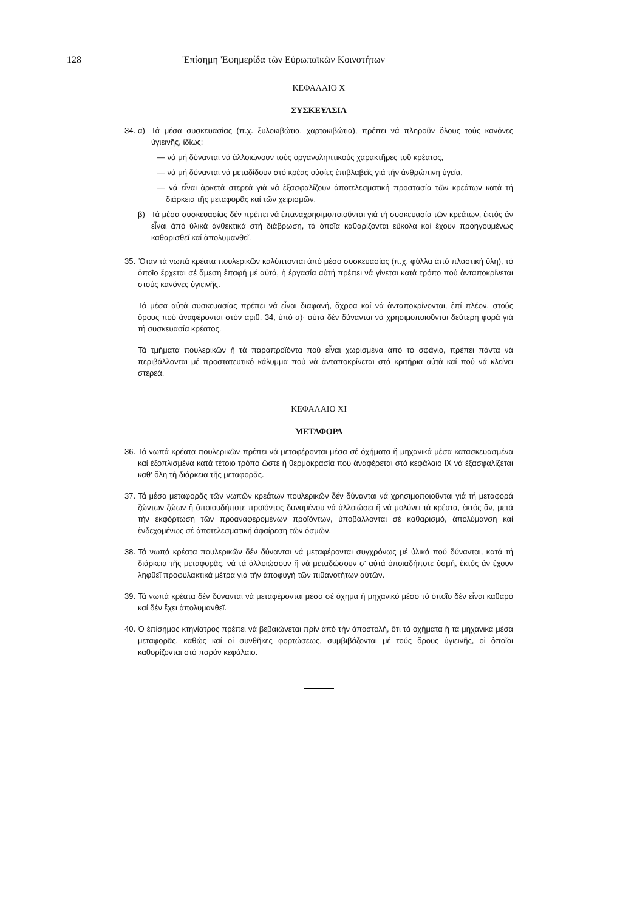128 'Επίσημη 'Εφημερίδα τῶν Εὐρωπαϊκῶν Κοινοτήτων
ΚΕΦΑΛΑΙΟ X
ΣΥΣΚΕΥΑΣΙΑ
34.
α) Τά μέσα συσκευασίας (π.χ. ξυλοκιβώτια, χαρτοκιβώτια), πρέπει νά πληροῦν ὅλους τούς κανόνες ὑγιεινῆς, ἰδίως:
— νά μή δύνανται νά ἀλλοιώνουν τούς ὀργανοληπτικούς χαρακτῆρες τοῦ κρέατος,
— νά μή δύνανται νά μεταδίδουν στό κρέας οὐσίες ἐπιβλαβεῖς γιά τήν ἀνθρώπινη ὑγεία,
— νά εἶναι ἀρκετά στερεά γιά νά ἐξασφαλίζουν ἀποτελεσματική προστασία τῶν κρεάτων κατά τή διάρκεια τῆς μεταφορᾶς καί τῶν χειρισμῶν.
β) Τά μέσα συσκευασίας δέν πρέπει νά ἐπαναχρησιμοποιοῦνται γιά τή συσκευασία τῶν κρεάτων, ἐκτός ἄν εἶναι ἀπό ὑλικά ἀνθεκτικά στή διάβρωση, τά ὁποῖα καθαρίζονται εὔκολα καί ἔχουν προηγουμένως καθαρισθεῖ καί ἀπολυμανθεῖ.
35.
Ὅταν τά νωπά κρέατα πουλερικῶν καλύπτονται ἀπό μέσο συσκευασίας (π.χ. φύλλα ἀπό πλαστική ὕλη), τό ὁποῖο ἔρχεται σέ ἄμεση ἐπαφή μέ αὐτά, ἡ ἐργασία αὐτή πρέπει νά γίνεται κατά τρόπο πού ἀνταποκρίνεται στούς κανόνες ὑγιεινῆς.
Τά μέσα αὐτά συσκευασίας πρέπει νά εἶναι διαφανή, ἄχροα καί νά ἀνταποκρίνονται, ἐπί πλέον, στούς ὅρους πού ἀναφέρονται στόν ἀριθ. 34, ὑπό α)· αὐτά δέν δύνανται νά χρησιμοποιοῦνται δεύτερη φορά γιά τή συσκευασία κρέατος.
Τά τμήματα πουλερικῶν ἤ τά παραπροϊόντα πού εἶναι χωρισμένα ἀπό τό σφάγιο, πρέπει πάντα νά περιβάλλονται μέ προστατευτικό κάλυμμα πού νά ἀνταποκρίνεται στά κριτήρια αὐτά καί πού νά κλείνει στερεά.
ΚΕΦΑΛΑΙΟ XI
ΜΕΤΑΦΟΡΑ
36.
Τά νωπά κρέατα πουλερικῶν πρέπει νά μεταφέρονται μέσα σέ ὀχήματα ἤ μηχανικά μέσα κατασκευασμένα καί ἐξοπλισμένα κατά τέτοιο τρόπο ὥστε ἡ θερμοκρασία πού ἀναφέρεται στό κεφάλαιο IX νά ἐξασφαλίζεται καθ' ὅλη τή διάρκεια τῆς μεταφορᾶς.
37.
Τά μέσα μεταφορᾶς τῶν νωπῶν κρεάτων πουλερικῶν δέν δύνανται νά χρησιμοποιοῦνται γιά τή μεταφορά ζώντων ζώων ἤ ὁποιουδήποτε προϊόντος δυναμένου νά ἀλλοιώσει ἤ νά μολύνει τά κρέατα, ἐκτός ἄν, μετά τήν ἐκφόρτωση τῶν προαναφερομένων προϊόντων, ὑποβάλλονται σέ καθαρισμό, ἀπολύμανση καί ἐνδεχομένως σέ ἀποτελεσματική ἀφαίρεση τῶν ὀσμῶν.
38.
Τά νωπά κρέατα πουλερικῶν δέν δύνανται νά μεταφέρονται συγχρόνως μέ ὑλικά πού δύνανται, κατά τή διάρκεια τῆς μεταφορᾶς, νά τά ἀλλοιώσουν ἤ νά μεταδώσουν σ' αὐτά ὁποιαδήποτε ὀσμή, ἐκτός ἄν ἔχουν ληφθεῖ προφυλακτικά μέτρα γιά τήν ἀποφυγή τῶν πιθανοτήτων αὐτῶν.
39.
Τά νωπά κρέατα δέν δύνανται νά μεταφέρονται μέσα σέ ὄχημα ἤ μηχανικό μέσο τό ὁποῖο δέν εἶναι καθαρό καί δέν ἔχει ἀπολυμανθεῖ.
40.
Ὁ ἐπίσημος κτηνίατρος πρέπει νά βεβαιώνεται πρίν ἀπό τήν ἀποστολή, ὅτι τά ὀχήματα ἤ τά μηχανικά μέσα μεταφορᾶς, καθώς καί οἱ συνθῆκες φορτώσεως, συμβιβάζονται μέ τούς ὅρους ὑγιεινῆς, οἱ ὁποῖοι καθορίζονται στό παρόν κεφάλαιο.